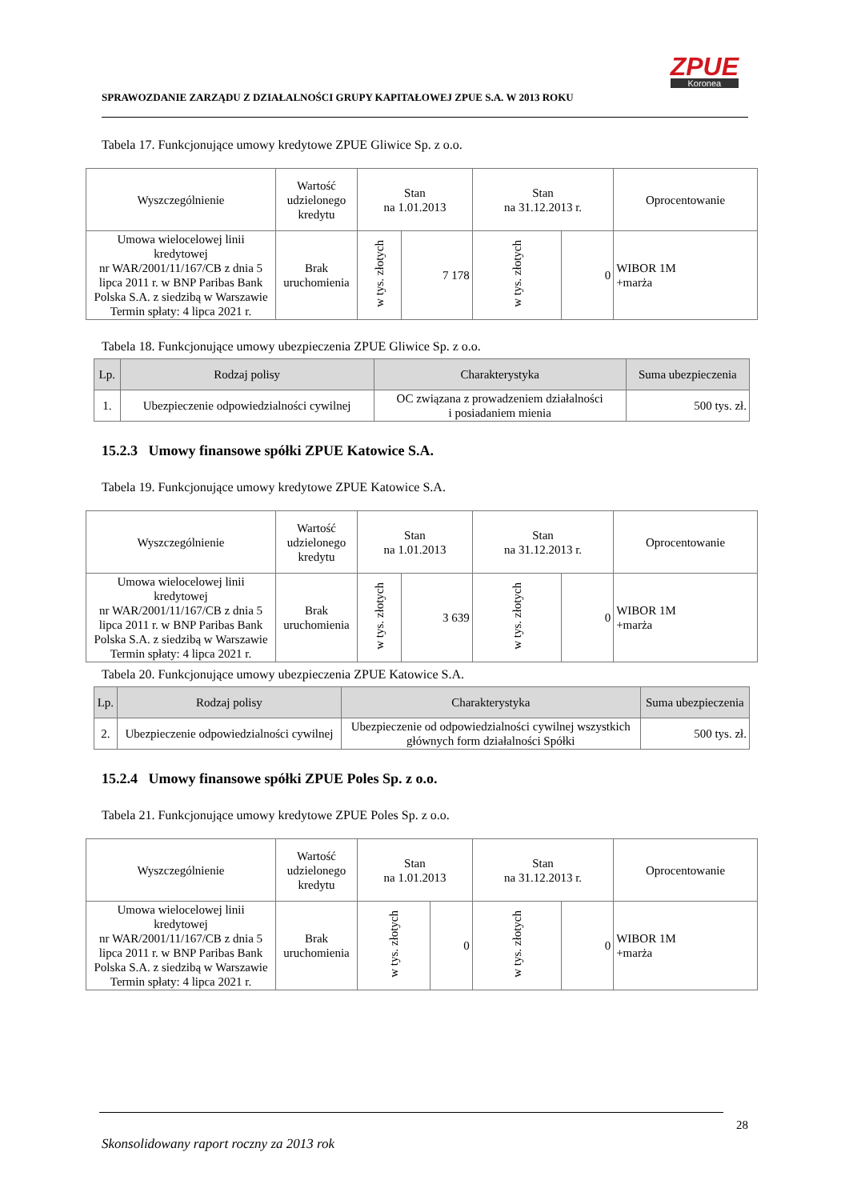SPRAWOZDANIE ZARZĄDU Z DZIAŁALNOŚCI GRUPY KAPITAŁOWEJ ZPUE S.A. W 2013 ROKU
ZPUE
Koronea
Tabela 17. Funkcjonujące umowy kredytowe ZPUE Gliwice Sp. z o.o.
| Wyszczególnienie | Wartość udzielonego kredytu | Stan na 1.01.2013 | | Stan na 31.12.2013 r. | | Oprocentowanie |
| --- | --- | --- | --- | --- | --- | --- |
| Umowa wielocelowej linii kredytowej nr WAR/2001/11/167/CB z dnia 5 lipca 2011 r. w BNP Paribas Bank Polska S.A. z siedzibą w Warszawie Termin spłaty: 4 lipca 2021 r. | Brak uruchomienia | w tys. złotych | 7 178 | w tys. złotych | 0 | WIBOR 1M +marża |
Tabela 18. Funkcjonujące umowy ubezpieczenia ZPUE Gliwice Sp. z o.o.
| Lp. | Rodzaj polisy | Charakterystyka | Suma ubezpieczenia |
| --- | --- | --- | --- |
| 1. | Ubezpieczenie odpowiedzialności cywilnej | OC związana z prowadzeniem działalności i posiadaniem mienia | 500 tys. zł. |
15.2.3 Umowy finansowe spółki ZPUE Katowice S.A.
Tabela 19. Funkcjonujące umowy kredytowe ZPUE Katowice S.A.
| Wyszczególnienie | Wartość udzielonego kredytu | Stan na 1.01.2013 | | Stan na 31.12.2013 r. | | Oprocentowanie |
| --- | --- | --- | --- | --- | --- | --- |
| Umowa wielocelowej linii kredytowej nr WAR/2001/11/167/CB z dnia 5 lipca 2011 r. w BNP Paribas Bank Polska S.A. z siedzibą w Warszawie Termin spłaty: 4 lipca 2021 r. | Brak uruchomienia | w tys. złotych | 3 639 | w tys. złotych | 0 | WIBOR 1M +marża |
Tabela 20. Funkcjonujące umowy ubezpieczenia ZPUE Katowice S.A.
| Lp. | Rodzaj polisy | Charakterystyka | Suma ubezpieczenia |
| --- | --- | --- | --- |
| 2. | Ubezpieczenie odpowiedzialności cywilnej | Ubezpieczenie od odpowiedzialności cywilnej wszystkich głównych form działalności Spółki | 500 tys. zł. |
15.2.4 Umowy finansowe spółki ZPUE Poles Sp. z o.o.
Tabela 21. Funkcjonujące umowy kredytowe ZPUE Poles Sp. z o.o.
| Wyszczególnienie | Wartość udzielonego kredytu | Stan na 1.01.2013 | | Stan na 31.12.2013 r. | | Oprocentowanie |
| --- | --- | --- | --- | --- | --- | --- |
| Umowa wielocelowej linii kredytowej nr WAR/2001/11/167/CB z dnia 5 lipca 2011 r. w BNP Paribas Bank Polska S.A. z siedzibą w Warszawie Termin spłaty: 4 lipca 2021 r. | Brak uruchomienia | w tys. złotych | 0 | w tys. złotych | 0 | WIBOR 1M +marża |
28
Skonsolidowany raport roczny za 2013 rok